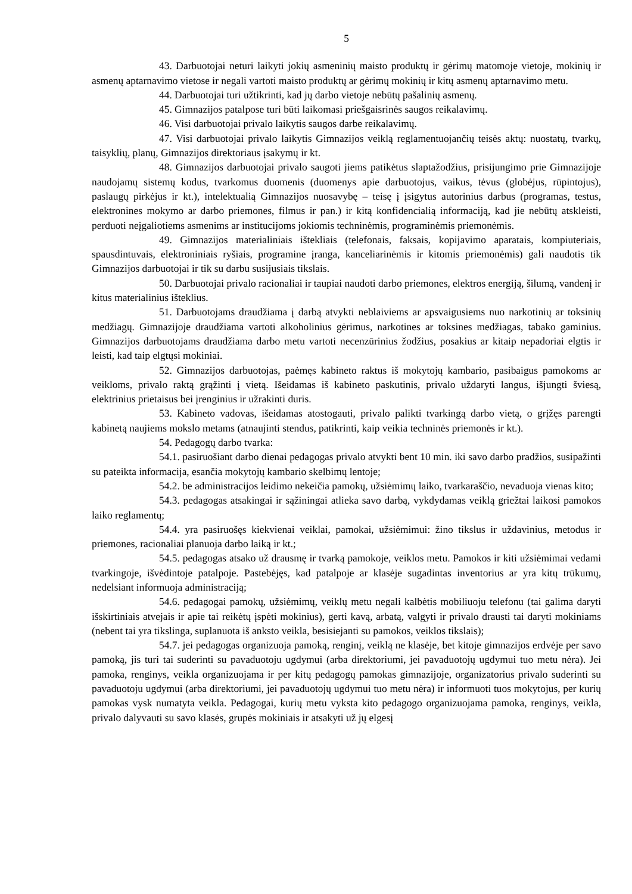5
43. Darbuotojai neturi laikyti jokių asmeninių maisto produktų ir gėrimų matomoje vietoje, mokinių ir asmenų aptarnavimo vietose ir negali vartoti maisto produktų ar gėrimų mokinių ir kitų asmenų aptarnavimo metu.
44. Darbuotojai turi užtikrinti, kad jų darbo vietoje nebūtų pašalinių asmenų.
45. Gimnazijos patalpose turi būti laikomasi priešgaisrinės saugos reikalavimų.
46. Visi darbuotojai privalo laikytis saugos darbe reikalavimų.
47. Visi darbuotojai privalo laikytis Gimnazijos veiklą reglamentuojančių teisės aktų: nuostatų, tvarkų, taisyklių, planų, Gimnazijos direktoriaus įsakymų ir kt.
48. Gimnazijos darbuotojai privalo saugoti jiems patikėtus slaptažodžius, prisijungimo prie Gimnazijoje naudojamų sistemų kodus, tvarkomus duomenis (duomenys apie darbuotojus, vaikus, tėvus (globėjus, rūpintojus), paslaugų pirkėjus ir kt.), intelektualią Gimnazijos nuosavybę – teisę į įsigytus autorinius darbus (programas, testus, elektronines mokymo ar darbo priemones, filmus ir pan.) ir kitą konfidencialią informaciją, kad jie nebūtų atskleisti, perduoti neįgaliotiems asmenims ar institucijoms jokiomis techninėmis, programinėmis priemonėmis.
49. Gimnazijos materialiniais ištekliais (telefonais, faksais, kopijavimo aparatais, kompiuteriais, spausdintuvais, elektroniniais ryšiais, programine įranga, kanceliarinėmis ir kitomis priemonėmis) gali naudotis tik Gimnazijos darbuotojai ir tik su darbu susijusiais tikslais.
50. Darbuotojai privalo racionaliai ir taupiai naudoti darbo priemones, elektros energiją, šilumą, vandenį ir kitus materialinius išteklius.
51. Darbuotojams draudžiama į darbą atvykti neblaiviems ar apsvaigusiems nuo narkotinių ar toksinių medžiagų. Gimnazijoje draudžiama vartoti alkoholinius gėrimus, narkotines ar toksines medžiagas, tabako gaminius. Gimnazijos darbuotojams draudžiama darbo metu vartoti necenzūrinius žodžius, posakius ar kitaip nepadoriai elgtis ir leisti, kad taip elgtųsi mokiniai.
52. Gimnazijos darbuotojas, paėmęs kabineto raktus iš mokytojų kambario, pasibaigus pamokoms ar veikloms, privalo raktą grąžinti į vietą. Išeidamas iš kabineto paskutinis, privalo uždaryti langus, išjungti šviesą, elektrinius prietaisus bei įrenginius ir užrakinti duris.
53. Kabineto vadovas, išeidamas atostogauti, privalo palikti tvarkingą darbo vietą, o grįžęs parengti kabinetą naujiems mokslo metams (atnaujinti stendus, patikrinti, kaip veikia techninės priemonės ir kt.).
54. Pedagogų darbo tvarka:
54.1. pasiruošiant darbo dienai pedagogas privalo atvykti bent 10 min. iki savo darbo pradžios, susipažinti su pateikta informacija, esančia mokytojų kambario skelbimų lentoje;
54.2. be administracijos leidimo nekeičia pamokų, užsiėmimų laiko, tvarkaraščio, nevaduoja vienas kito;
54.3. pedagogas atsakingai ir sąžiningai atlieka savo darbą, vykdydamas veiklą griežtai laikosi pamokos laiko reglamentų;
54.4. yra pasiruošęs kiekvienai veiklai, pamokai, užsiėmimui: žino tikslus ir uždavinius, metodus ir priemones, racionaliai planuoja darbo laiką ir kt.;
54.5. pedagogas atsako už drausmę ir tvarką pamokoje, veiklos metu. Pamokos ir kiti užsiėmimai vedami tvarkingoje, išvėdintoje patalpoje. Pastebėjęs, kad patalpoje ar klasėje sugadintas inventorius ar yra kitų trūkumų, nedelsiant informuoja administraciją;
54.6. pedagogai pamokų, užsiėmimų, veiklų metu negali kalbėtis mobiliuoju telefonu (tai galima daryti išskirtiniais atvejais ir apie tai reikėtų įspėti mokinius), gerti kavą, arbatą, valgyti ir privalo drausti tai daryti mokiniams (nebent tai yra tikslinga, suplanuota iš anksto veikla, besisiejanti su pamokos, veiklos tikslais);
54.7. jei pedagogas organizuoja pamoką, renginį, veiklą ne klasėje, bet kitoje gimnazijos erdvėje per savo pamoką, jis turi tai suderinti su pavaduotoju ugdymui (arba direktoriumi, jei pavaduotojų ugdymui tuo metu nėra). Jei pamoka, renginys, veikla organizuojama ir per kitų pedagogų pamokas gimnazijoje, organizatorius privalo suderinti su pavaduotoju ugdymui (arba direktoriumi, jei pavaduotojų ugdymui tuo metu nėra) ir informuoti tuos mokytojus, per kurių pamokas vysk numatyta veikla. Pedagogai, kurių metu vyksta kito pedagogo organizuojama pamoka, renginys, veikla, privalo dalyvauti su savo klasės, grupės mokiniais ir atsakyti už jų elgesį